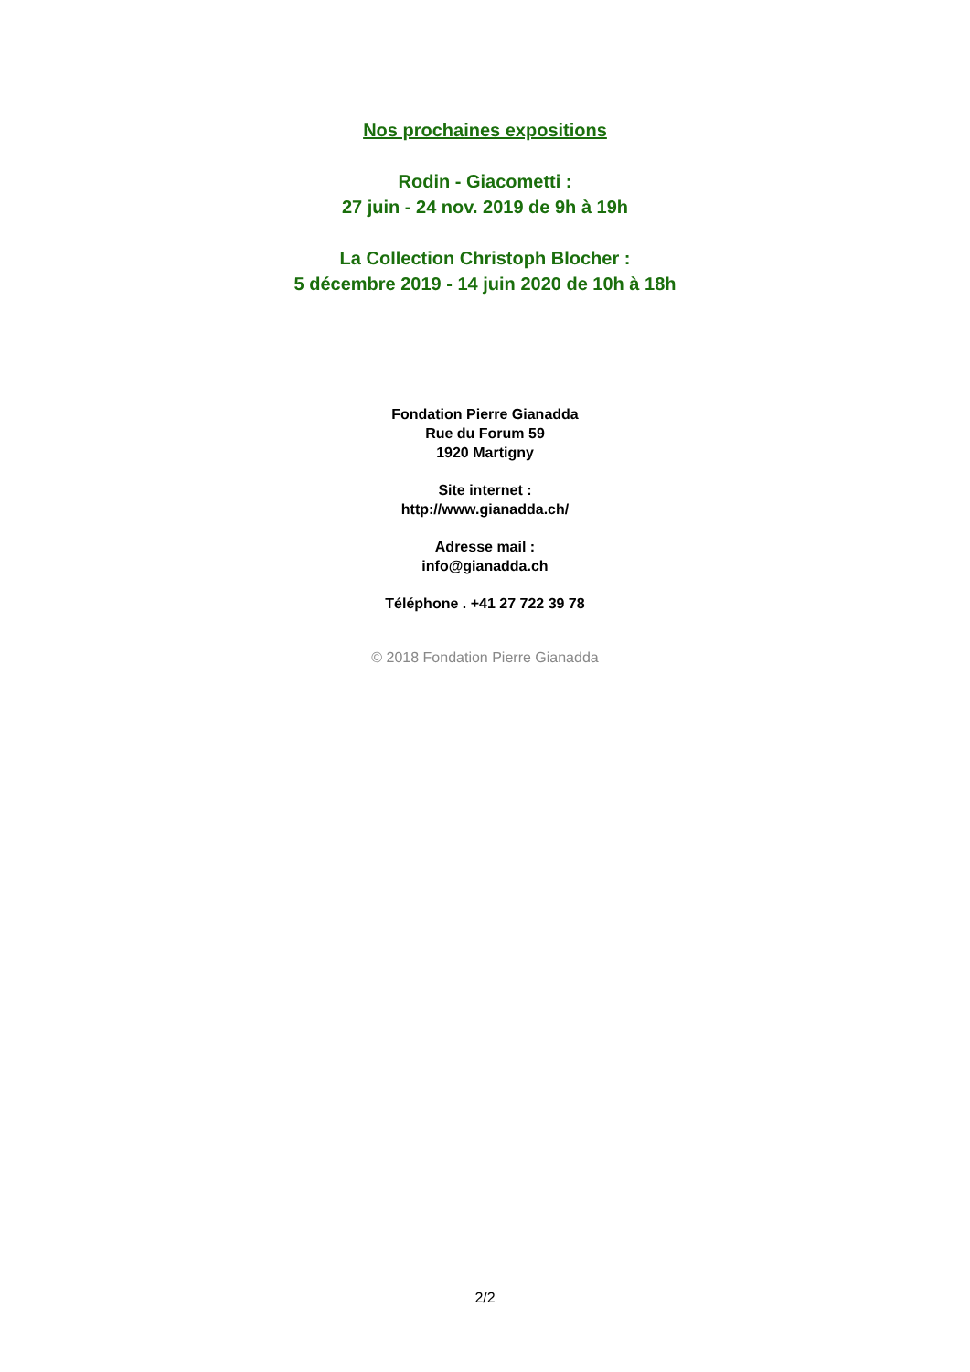Nos prochaines expositions
Rodin - Giacometti :
27 juin - 24 nov. 2019 de 9h à 19h
La Collection Christoph Blocher :
5 décembre 2019 - 14 juin 2020 de 10h à 18h
Fondation Pierre Gianadda
Rue du Forum 59
1920 Martigny
Site internet :
http://www.gianadda.ch/
Adresse mail :
info@gianadda.ch
Téléphone . +41 27 722 39 78
© 2018 Fondation Pierre Gianadda
2/2